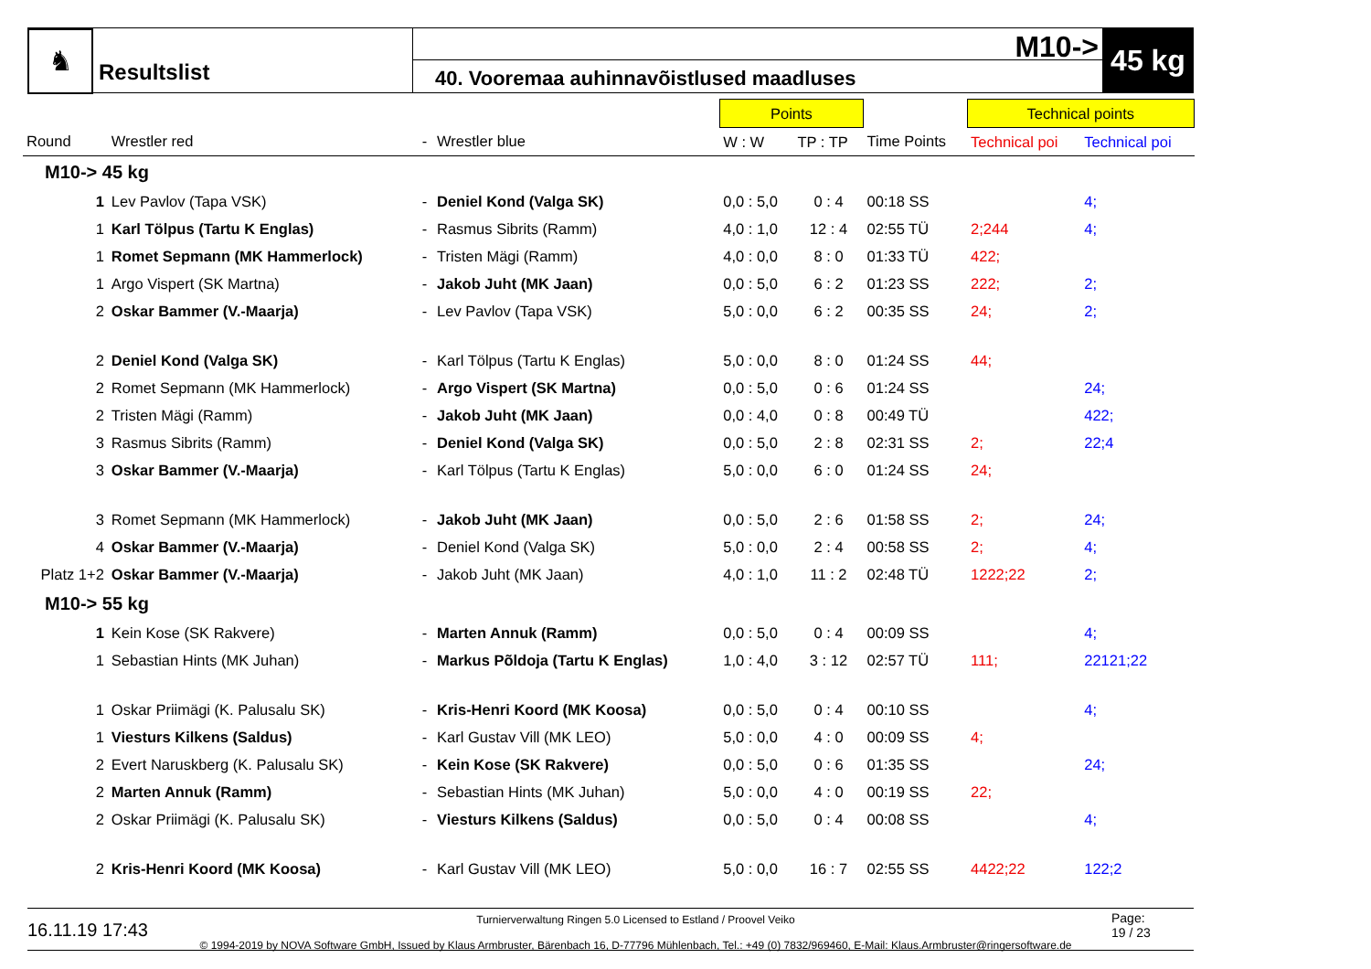♞
Resultslist
M10->
40. Vooremaa auhinnavõistlused maadluses
45 kg
| | | | | Points | | | Technical points | |
| Round | Wrestler red | - | Wrestler blue | W : W | TP : TP | Time Points | Technical poi | Technical poi |
| M10-> 45 kg | | | | | | | | |
| 1 | Lev Pavlov (Tapa VSK) | - | Deniel Kond (Valga SK) | 0,0 : 5,0 | 0 : 4 | 00:18 SS | | 4; |
| 1 | Karl Tölpus (Tartu K Englas) | - | Rasmus Sibrits (Ramm) | 4,0 : 1,0 | 12 : 4 | 02:55 TÜ | 2;244 | 4; |
| 1 | Romet Sepmann (MK Hammerlock) | - | Tristen Mägi (Ramm) | 4,0 : 0,0 | 8 : 0 | 01:33 TÜ | 422; | |
| 1 | Argo Vispert (SK Martna) | - | Jakob Juht (MK Jaan) | 0,0 : 5,0 | 6 : 2 | 01:23 SS | 222; | 2; |
| 2 | Oskar Bammer (V.-Maarja) | - | Lev Pavlov (Tapa VSK) | 5,0 : 0,0 | 6 : 2 | 00:35 SS | 24; | 2; |
| 2 | Deniel Kond (Valga SK) | - | Karl Tölpus (Tartu K Englas) | 5,0 : 0,0 | 8 : 0 | 01:24 SS | 44; | |
| 2 | Romet Sepmann (MK Hammerlock) | - | Argo Vispert (SK Martna) | 0,0 : 5,0 | 0 : 6 | 01:24 SS | | 24; |
| 2 | Tristen Mägi (Ramm) | - | Jakob Juht (MK Jaan) | 0,0 : 4,0 | 0 : 8 | 00:49 TÜ | | 422; |
| 3 | Rasmus Sibrits (Ramm) | - | Deniel Kond (Valga SK) | 0,0 : 5,0 | 2 : 8 | 02:31 SS | 2; | 22;4 |
| 3 | Oskar Bammer (V.-Maarja) | - | Karl Tölpus (Tartu K Englas) | 5,0 : 0,0 | 6 : 0 | 01:24 SS | 24; | |
| 3 | Romet Sepmann (MK Hammerlock) | - | Jakob Juht (MK Jaan) | 0,0 : 5,0 | 2 : 6 | 01:58 SS | 2; | 24; |
| 4 | Oskar Bammer (V.-Maarja) | - | Deniel Kond (Valga SK) | 5,0 : 0,0 | 2 : 4 | 00:58 SS | 2; | 4; |
| Platz 1+2 | Oskar Bammer (V.-Maarja) | - | Jakob Juht (MK Jaan) | 4,0 : 1,0 | 11 : 2 | 02:48 TÜ | 1222;22 | 2; |
| M10-> 55 kg | | | | | | | | |
| 1 | Kein Kose (SK Rakvere) | - | Marten Annuk (Ramm) | 0,0 : 5,0 | 0 : 4 | 00:09 SS | | 4; |
| 1 | Sebastian Hints (MK Juhan) | - | Markus Põldoja (Tartu K Englas) | 1,0 : 4,0 | 3 : 12 | 02:57 TÜ | 111; | 22121;22 |
| 1 | Oskar Priimägi (K. Palusalu SK) | - | Kris-Henri Koord (MK Koosa) | 0,0 : 5,0 | 0 : 4 | 00:10 SS | | 4; |
| 1 | Viesturs Kilkens (Saldus) | - | Karl Gustav Vill (MK LEO) | 5,0 : 0,0 | 4 : 0 | 00:09 SS | 4; | |
| 2 | Evert Naruskberg (K. Palusalu SK) | - | Kein Kose (SK Rakvere) | 0,0 : 5,0 | 0 : 6 | 01:35 SS | | 24; |
| 2 | Marten Annuk (Ramm) | - | Sebastian Hints (MK Juhan) | 5,0 : 0,0 | 4 : 0 | 00:19 SS | 22; | |
| 2 | Oskar Priimägi (K. Palusalu SK) | - | Viesturs Kilkens (Saldus) | 0,0 : 5,0 | 0 : 4 | 00:08 SS | | 4; |
| 2 | Kris-Henri Koord (MK Koosa) | - | Karl Gustav Vill (MK LEO) | 5,0 : 0,0 | 16 : 7 | 02:55 SS | 4422;22 | 122;2 |
16.11.19 17:43
Turnierverwaltung Ringen 5.0 Licensed to Estland / Proovel Veiko
© 1994-2019 by NOVA Software GmbH, Issued by Klaus Armbruster, Bärenbach 16, D-77796 Mühlenbach, Tel.: +49 (0) 7832/969460, E-Mail: Klaus.Armbruster@ringersoftware.de
Page:
19 / 23